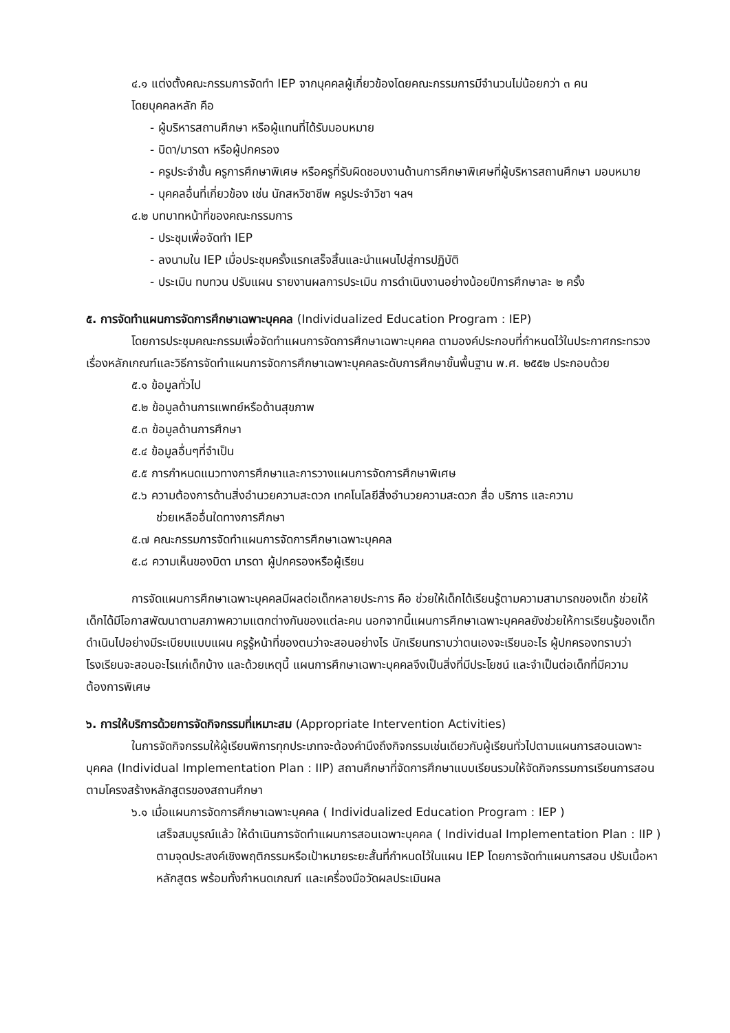๔.๑ แต่งตั้งคณะกรรมการจัดทำ IEP จากบุคคลผู้เกี่ยวข้องโดยคณะกรรมการมีจำนวนไม่น้อยกว่า ๓ คน
โดยบุคคลหลัก คือ
- ผู้บริหารสถานศึกษา หรือผู้แทนที่ได้รับมอบหมาย
- บิดา/มารดา หรือผู้ปกครอง
- ครูประจำชั้น ครูการศึกษาพิเศษ หรือครูที่รับผิดชอบงานด้านการศึกษาพิเศษที่ผู้บริหารสถานศึกษา มอบหมาย
- บุคคลอื่นที่เกี่ยวข้อง เช่น นักสหวิชาชีพ ครูประจำวิชา ฯลฯ
๔.๒ บทบาทหน้าที่ของคณะกรรมการ
- ประชุมเพื่อจัดทำ IEP
- ลงนามใน IEP เมื่อประชุมครั้งแรกเสร็จสิ้นและนำแผนไปสู่การปฏิบัติ
- ประเมิน ทบทวน ปรับแผน รายงานผลการประเมิน การดำเนินงานอย่างน้อยปีการศึกษาละ ๒ ครั้ง
๕. การจัดทำแผนการจัดการศึกษาเฉพาะบุคคล (Individualized Education Program : IEP)
โดยการประชุมคณะกรรมเพื่อจัดทำแผนการจัดการศึกษาเฉพาะบุคคล ตามองค์ประกอบที่กำหนดไว้ในประกาศกระทรวงเรื่องหลักเกณฑ์และวิธีการจัดทำแผนการจัดการศึกษาเฉพาะบุคคลระดับการศึกษาขั้นพื้นฐาน พ.ศ. ๒๕๕๒ ประกอบด้วย
๕.๑ ข้อมูลทั่วไป
๕.๒ ข้อมูลด้านการแพทย์หรือด้านสุขภาพ
๕.๓ ข้อมูลด้านการศึกษา
๕.๔ ข้อมูลอื่นๆที่จำเป็น
๕.๕ การกำหนดแนวทางการศึกษาและการวางแผนการจัดการศึกษาพิเศษ
๕.๖ ความต้องการด้านสิ่งอำนวยความสะดวก เทคโนโลยีสิ่งอำนวยความสะดวก สื่อ บริการ และความ
ช่วยเหลืออื่นใดทางการศึกษา
๕.๗ คณะกรรมการจัดทำแผนการจัดการศึกษาเฉพาะบุคคล
๕.๘ ความเห็นของบิดา มารดา ผู้ปกครองหรือผู้เรียน
การจัดแผนการศึกษาเฉพาะบุคคลมีผลต่อเด็กหลายประการ คือ ช่วยให้เด็กได้เรียนรู้ตามความสามารถของเด็ก ช่วยให้เด็กได้มีโอกาสพัฒนาตามสภาพความแตกต่างกันของแต่ละคน นอกจากนี้แผนการศึกษาเฉพาะบุคคลยังช่วยให้การเรียนรู้ของเด็กดำเนินไปอย่างมีระเบียบแบบแผน ครูรู้หน้าที่ของตนว่าจะสอนอย่างไร นักเรียนทราบว่าตนเองจะเรียนอะไร ผู้ปกครองทราบว่าโรงเรียนจะสอนอะไรแก่เด็กบ้าง และด้วยเหตุนี้ แผนการศึกษาเฉพาะบุคคลจึงเป็นสิ่งที่มีประโยชน์ และจำเป็นต่อเด็กที่มีความต้องการพิเศษ
๖. การให้บริการด้วยการจัดกิจกรรมที่เหมาะสม (Appropriate Intervention Activities)
ในการจัดกิจกรรมให้ผู้เรียนพิการทุกประเภทจะต้องคำนึงถึงกิจกรรมเช่นเดียวกับผู้เรียนทั่วไปตามแผนการสอนเฉพาะบุคคล (Individual Implementation Plan : IIP) สถานศึกษาที่จัดการศึกษาแบบเรียนรวมให้จัดกิจกรรมการเรียนการสอนตามโครงสร้างหลักสูตรของสถานศึกษา
๖.๑ เมื่อแผนการจัดการศึกษาเฉพาะบุคคล ( Individualized Education Program : IEP )
เสร็จสมบูรณ์แล้ว ให้ดำเนินการจัดทำแผนการสอนเฉพาะบุคคล ( Individual Implementation Plan : IIP ) ตามจุดประสงค์เชิงพฤติกรรมหรือเป้าหมายระยะสั้นที่กำหนดไว้ในแผน IEP โดยการจัดทำแผนการสอน ปรับเนื้อหาหลักสูตร พร้อมทั้งกำหนดเกณฑ์ และเครื่องมือวัดผลประเมินผล